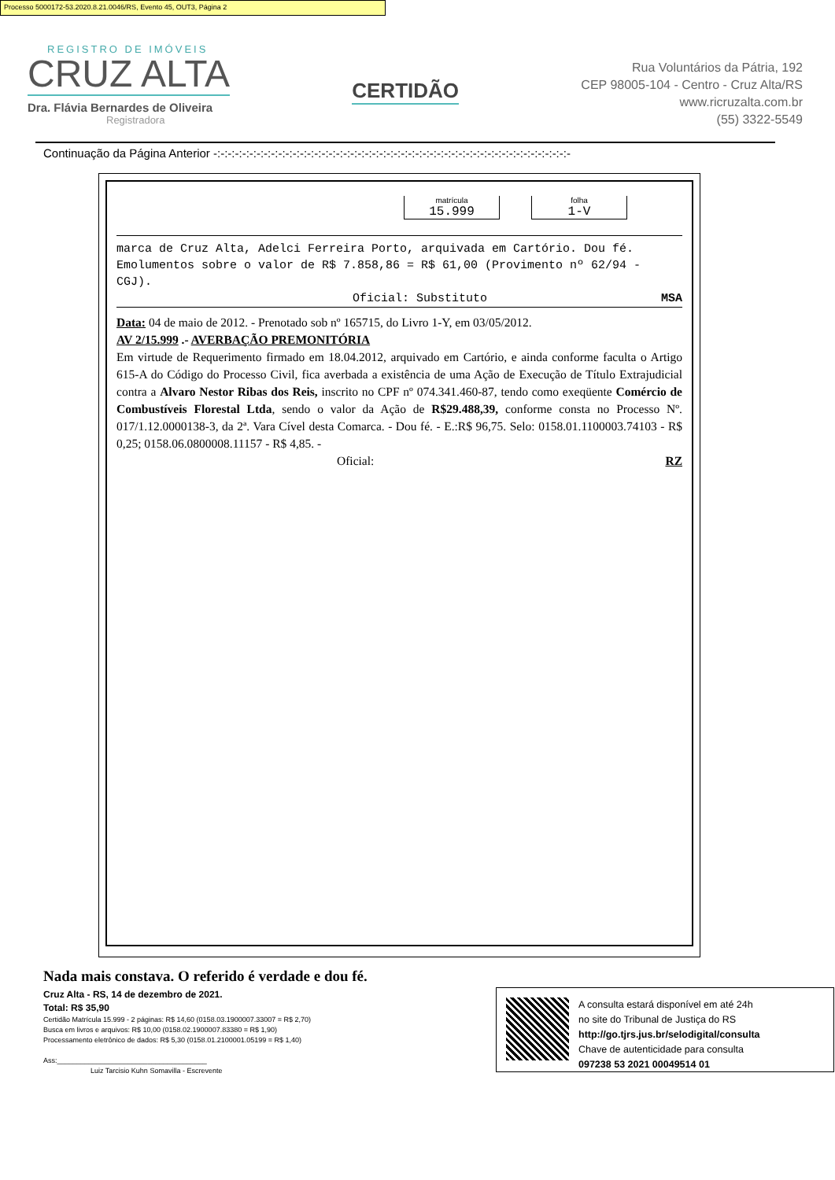Processo 5000172-53.2020.8.21.0046/RS, Evento 45, OUT3, Página 2
REGISTRO DE IMÓVEIS
CRUZ ALTA
Dra. Flávia Bernardes de Oliveira
Registradora
CERTIDÃO
Rua Voluntários da Pátria, 192
CEP 98005-104 - Centro - Cruz Alta/RS
www.ricruzalta.com.br
(55) 3322-5549
Continuação da Página Anterior -:-:-:-:-:-:-:-:-:-:-:-:-:-:-:-:-:-:-:-:-:-:-:-:-:-:-:-:-:-:-:-:-:-:-:-:-:-:-:-:-:-:-:-:-:-:-:-:-:-
matrícula
15.999
folha
1-V
marca de Cruz Alta, Adelci Ferreira Porto, arquivada em Cartório. Dou fé. Emolumentos sobre o valor de R$ 7.858,86 = R$ 61,00 (Provimento nº 62/94 - CGJ).
Oficial: Substituto MSA
Data: 04 de maio de 2012. - Prenotado sob nº 165715, do Livro 1-Y, em 03/05/2012.
AV 2/15.999 .- AVERBAÇÃO PREMONITÓRIA
Em virtude de Requerimento firmado em 18.04.2012, arquivado em Cartório, e ainda conforme faculta o Artigo 615-A do Código do Processo Civil, fica averbada a existência de uma Ação de Execução de Título Extrajudicial contra a Alvaro Nestor Ribas dos Reis, inscrito no CPF nº 074.341.460-87, tendo como exeqüente Comércio de Combustíveis Florestal Ltda, sendo o valor da Ação de R$29.488,39, conforme consta no Processo Nº. 017/1.12.0000138-3, da 2ª. Vara Cível desta Comarca. - Dou fé. - E.:R$ 96,75. Selo: 0158.01.1100003.74103 - R$ 0,25; 0158.06.0800008.11157 - R$ 4,85. -
Oficial: RZ
Nada mais constava. O referido é verdade e dou fé.
Cruz Alta - RS, 14 de dezembro de 2021.
Total: R$ 35,90
Certidão Matrícula 15.999 - 2 páginas: R$ 14,60 (0158.03.1900007.33007 = R$ 2,70)
Busca em livros e arquivos: R$ 10,00 (0158.02.1900007.83380 = R$ 1,90)
Processamento eletrônico de dados: R$ 5,30 (0158.01.2100001.05199 = R$ 1,40)
Ass:______________________________________
Luiz Tarcisio Kuhn Somavilla - Escrevente
A consulta estará disponível em até 24h
no site do Tribunal de Justiça do RS
http://go.tjrs.jus.br/selodigital/consulta
Chave de autenticidade para consulta
097238 53 2021 00049514 01